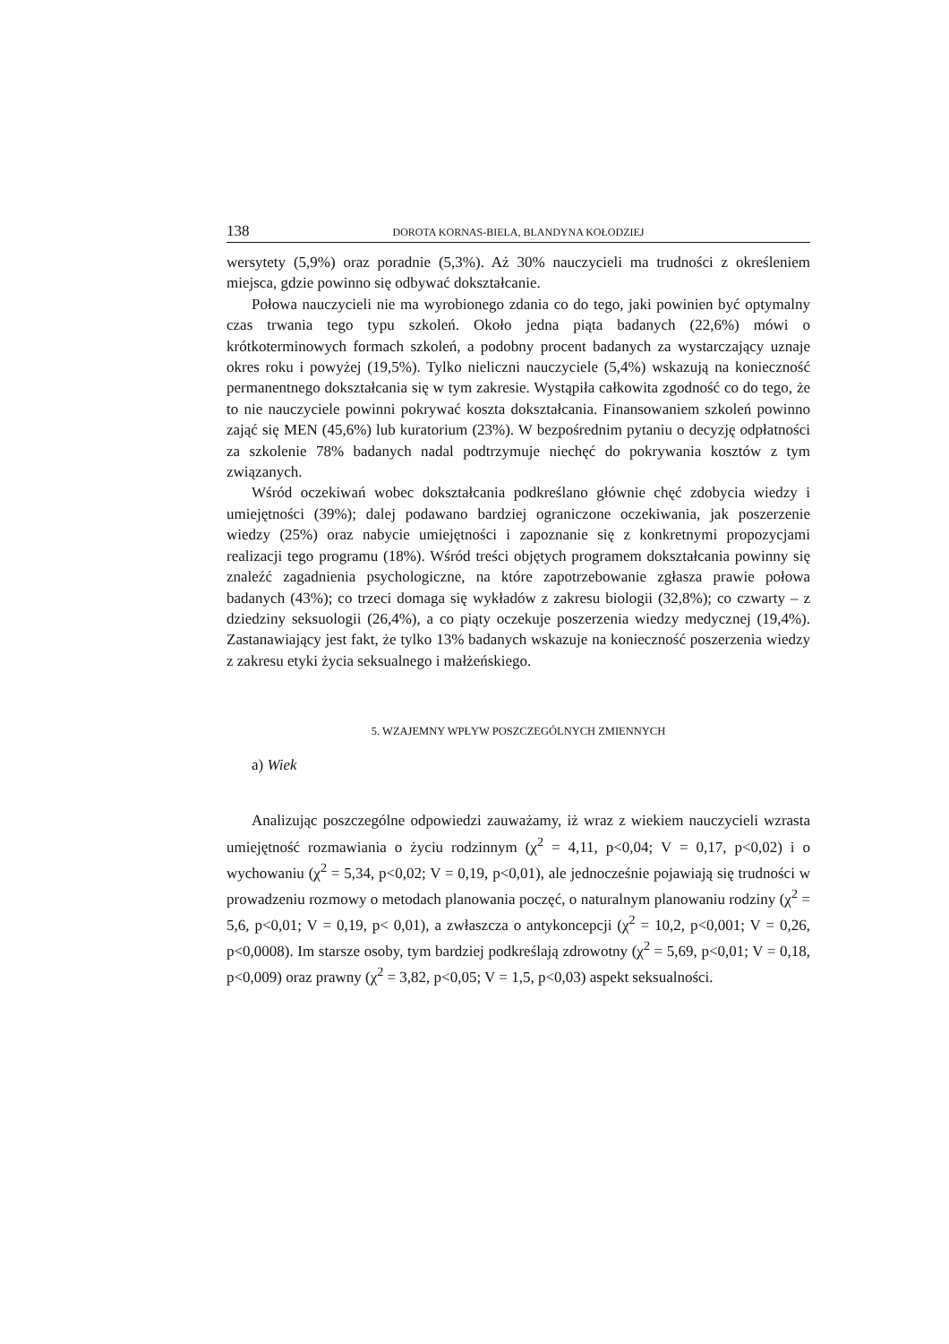138 DOROTA KORNAS-BIELA, BLANDYNA KOŁODZIEJ
wersytety (5,9%) oraz poradnie (5,3%). Aż 30% nauczycieli ma trudności z określeniem miejsca, gdzie powinno się odbywać dokształcanie.
Połowa nauczycieli nie ma wyrobionego zdania co do tego, jaki powinien być optymalny czas trwania tego typu szkoleń. Około jedna piąta badanych (22,6%) mówi o krótkoterminowych formach szkoleń, a podobny procent badanych za wystarczający uznaje okres roku i powyżej (19,5%). Tylko nieliczni nauczyciele (5,4%) wskazują na konieczność permanentnego dokształcania się w tym zakresie. Wystąpiła całkowita zgodność co do tego, że to nie nauczyciele powinni pokrywać koszta dokształcania. Finansowaniem szkoleń powinno zająć się MEN (45,6%) lub kuratorium (23%). W bezpośrednim pytaniu o decyzję odpłatności za szkolenie 78% badanych nadal podtrzymuje niechęć do pokrywania kosztów z tym związanych.
Wśród oczekiwań wobec dokształcania podkreślano głównie chęć zdobycia wiedzy i umiejętności (39%); dalej podawano bardziej ograniczone oczekiwania, jak poszerzenie wiedzy (25%) oraz nabycie umiejętności i zapoznanie się z konkretnymi propozycjami realizacji tego programu (18%). Wśród treści objętych programem dokształcania powinny się znaleźć zagadnienia psychologiczne, na które zapotrzebowanie zgłasza prawie połowa badanych (43%); co trzeci domaga się wykładów z zakresu biologii (32,8%); co czwarty – z dziedziny seksuologii (26,4%), a co piąty oczekuje poszerzenia wiedzy medycznej (19,4%). Zastanawiający jest fakt, że tylko 13% badanych wskazuje na konieczność poszerzenia wiedzy z zakresu etyki życia seksualnego i małżeńskiego.
5. WZAJEMNY WPŁYW POSZCZEGÓLNYCH ZMIENNYCH
a) Wiek
Analizując poszczególne odpowiedzi zauważamy, iż wraz z wiekiem nauczycieli wzrasta umiejętność rozmawiania o życiu rodzinnym (χ<sup>2</sup> = 4,11, p<0,04; V = 0,17, p<0,02) i o wychowaniu (χ<sup>2</sup> = 5,34, p<0,02; V = 0,19, p<0,01), ale jednocześnie pojawiają się trudności w prowadzeniu rozmowy o metodach planowania poczęć, o naturalnym planowaniu rodziny (χ<sup>2</sup> = 5,6, p<0,01; V = 0,19, p< 0,01), a zwłaszcza o antykoncepcji (χ<sup>2</sup> = 10,2, p<0,001; V = 0,26, p<0,0008). Im starsze osoby, tym bardziej podkreślają zdrowotny (χ<sup>2</sup> = 5,69, p<0,01; V = 0,18, p<0,009) oraz prawny (χ<sup>2</sup> = 3,82, p<0,05; V = 1,5, p<0,03) aspekt seksualności.